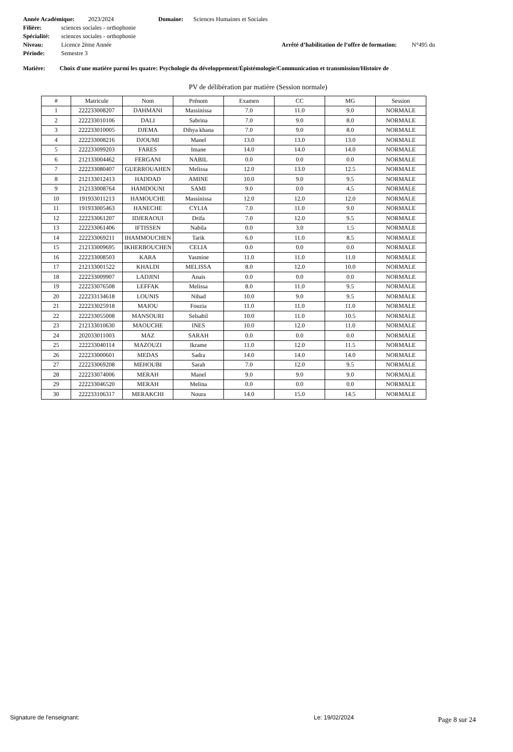Année Académique: 2023/2024 Domaine: Sciences Humaines et Sociales
Filière: sciences sociales - orthophonie
Spécialité: sciences sociales - orthophonie
Niveau: Licence 2ème Année Arrêté d’habilitation de l’offre de formation: N°495 du
Période: Semestre 3
Matière: Choix d'une matière parmi les quatre: Psychologie du développement/Épistémologie/Communication et transmission/Histoire de
PV de délibération par matière (Session normale)
| # | Matricule | Nom | Prénom | Examen | CC | MG | Session |
| --- | --- | --- | --- | --- | --- | --- | --- |
| 1 | 222233008207 | DAHMANI | Massinissa | 7.0 | 11.0 | 9.0 | NORMALE |
| 2 | 222233010106 | DALI | Sabrina | 7.0 | 9.0 | 8.0 | NORMALE |
| 3 | 222233010005 | DJEMA | Dihya khana | 7.0 | 9.0 | 8.0 | NORMALE |
| 4 | 222233008216 | DJOUMI | Manel | 13.0 | 13.0 | 13.0 | NORMALE |
| 5 | 222233099203 | FARES | Imane | 14.0 | 14.0 | 14.0 | NORMALE |
| 6 | 212133004462 | FERGANI | NABIL | 0.0 | 0.0 | 0.0 | NORMALE |
| 7 | 222233080407 | GUERROUAHEN | Melissa | 12.0 | 13.0 | 12.5 | NORMALE |
| 8 | 212133012413 | HADDAD | AMINE | 10.0 | 9.0 | 9.5 | NORMALE |
| 9 | 212133008764 | HAMDOUNI | SAMI | 9.0 | 0.0 | 4.5 | NORMALE |
| 10 | 191933011213 | HAMOUCHE | Massinissa | 12.0 | 12.0 | 12.0 | NORMALE |
| 11 | 191933005463 | HANECHE | CYLIA | 7.0 | 11.0 | 9.0 | NORMALE |
| 12 | 222233061207 | IDJERAOUI | Drifa | 7.0 | 12.0 | 9.5 | NORMALE |
| 13 | 222233061406 | IFTISSEN | Nabila | 0.0 | 3.0 | 1.5 | NORMALE |
| 14 | 222233069211 | IHAMMOUCHEN | Tarik | 6.0 | 11.0 | 8.5 | NORMALE |
| 15 | 212133009695 | IKHERBOUCHEN | CELIA | 0.0 | 0.0 | 0.0 | NORMALE |
| 16 | 222233008503 | KARA | Yasmine | 11.0 | 11.0 | 11.0 | NORMALE |
| 17 | 212133001522 | KHALDI | MELISSA | 8.0 | 12.0 | 10.0 | NORMALE |
| 18 | 222233009907 | LADJINI | Anais | 0.0 | 0.0 | 0.0 | NORMALE |
| 19 | 222233076508 | LEFFAK | Melissa | 8.0 | 11.0 | 9.5 | NORMALE |
| 20 | 222233134618 | LOUNIS | Nihad | 10.0 | 9.0 | 9.5 | NORMALE |
| 21 | 222233025918 | MAIOU | Fouzia | 11.0 | 11.0 | 11.0 | NORMALE |
| 22 | 222233055008 | MANSOURI | Selsabil | 10.0 | 11.0 | 10.5 | NORMALE |
| 23 | 212133010630 | MAOUCHE | INES | 10.0 | 12.0 | 11.0 | NORMALE |
| 24 | 202033011003 | MAZ | SARAH | 0.0 | 0.0 | 0.0 | NORMALE |
| 25 | 222233040114 | MAZOUZI | Ikrame | 11.0 | 12.0 | 11.5 | NORMALE |
| 26 | 222233000601 | MEDAS | Sadra | 14.0 | 14.0 | 14.0 | NORMALE |
| 27 | 222233069208 | MEHOUBI | Sarah | 7.0 | 12.0 | 9.5 | NORMALE |
| 28 | 222233074006 | MERAH | Manel | 9.0 | 9.0 | 9.0 | NORMALE |
| 29 | 222233046520 | MERAH | Melina | 0.0 | 0.0 | 0.0 | NORMALE |
| 30 | 222233106317 | MERAKCHI | Noura | 14.0 | 15.0 | 14.5 | NORMALE |
Signature de l'enseignant: Le: 19/02/2024 Page 8 sur 24